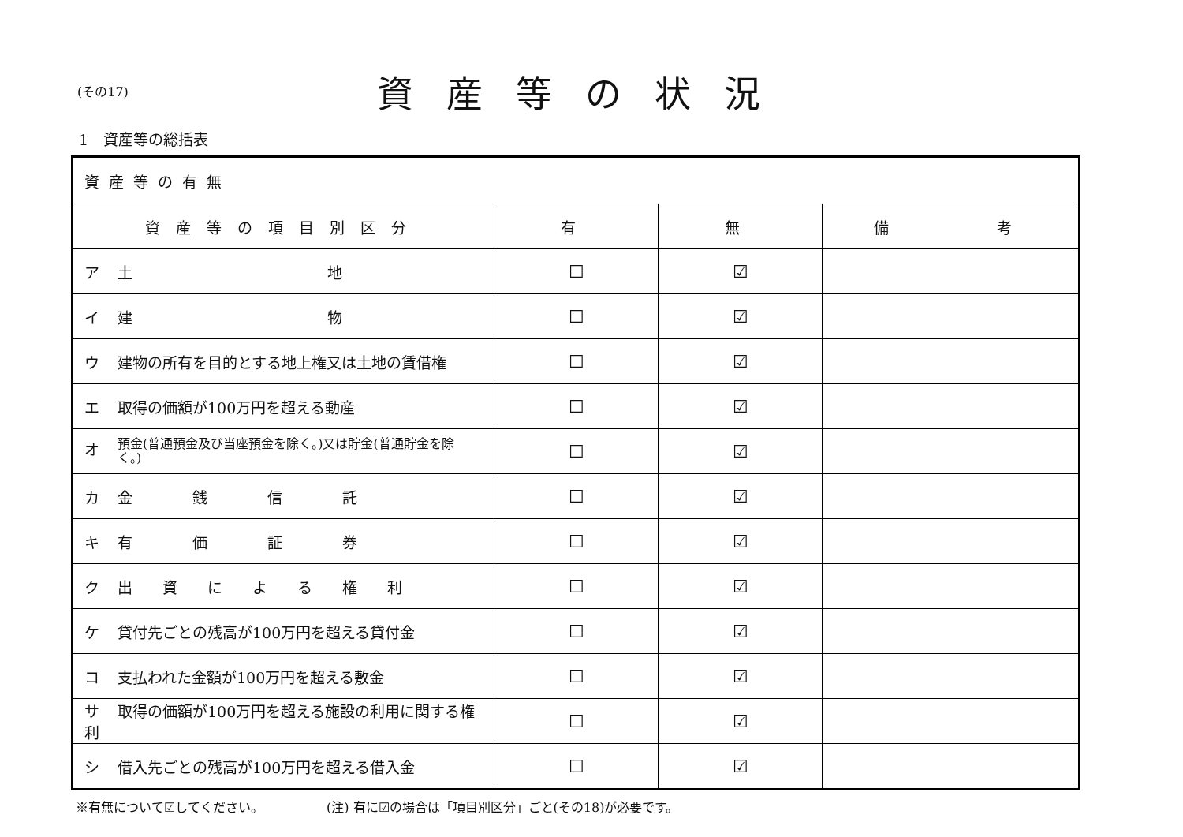(その17)
資産等の状況
1　資産等の総括表
| 資産等の有無 | | | |
| 資産等の項目別区分 | 有 | 無 | 備 考 |
| ア 土 地 | ☐ | ☑ | |
| イ 建 物 | ☐ | ☑ | |
| ウ 建物の所有を目的とする地上権又は土地の賃借権 | ☐ | ☑ | |
| エ 取得の価額が100万円を超える動産 | ☐ | ☑ | |
| オ 預金(普通預金及び当座預金を除く。)又は貯金(普通貯金を除く。) | ☐ | ☑ | |
| カ 金 銭 信 託 | ☐ | ☑ | |
| キ 有 価 証 券 | ☐ | ☑ | |
| ク 出 資 に よ る 権 利 | ☐ | ☑ | |
| ケ 貸付先ごとの残高が100万円を超える貸付金 | ☐ | ☑ | |
| コ 支払われた金額が100万円を超える敷金 | ☐ | ☑ | |
| サ 取得の価額が100万円を超える施設の利用に関する権利 | ☐ | ☑ | |
| シ 借入先ごとの残高が100万円を超える借入金 | ☐ | ☑ | |
※有無について☑してください。 (注) 有に☑の場合は「項目別区分」ごと(その18)が必要です。